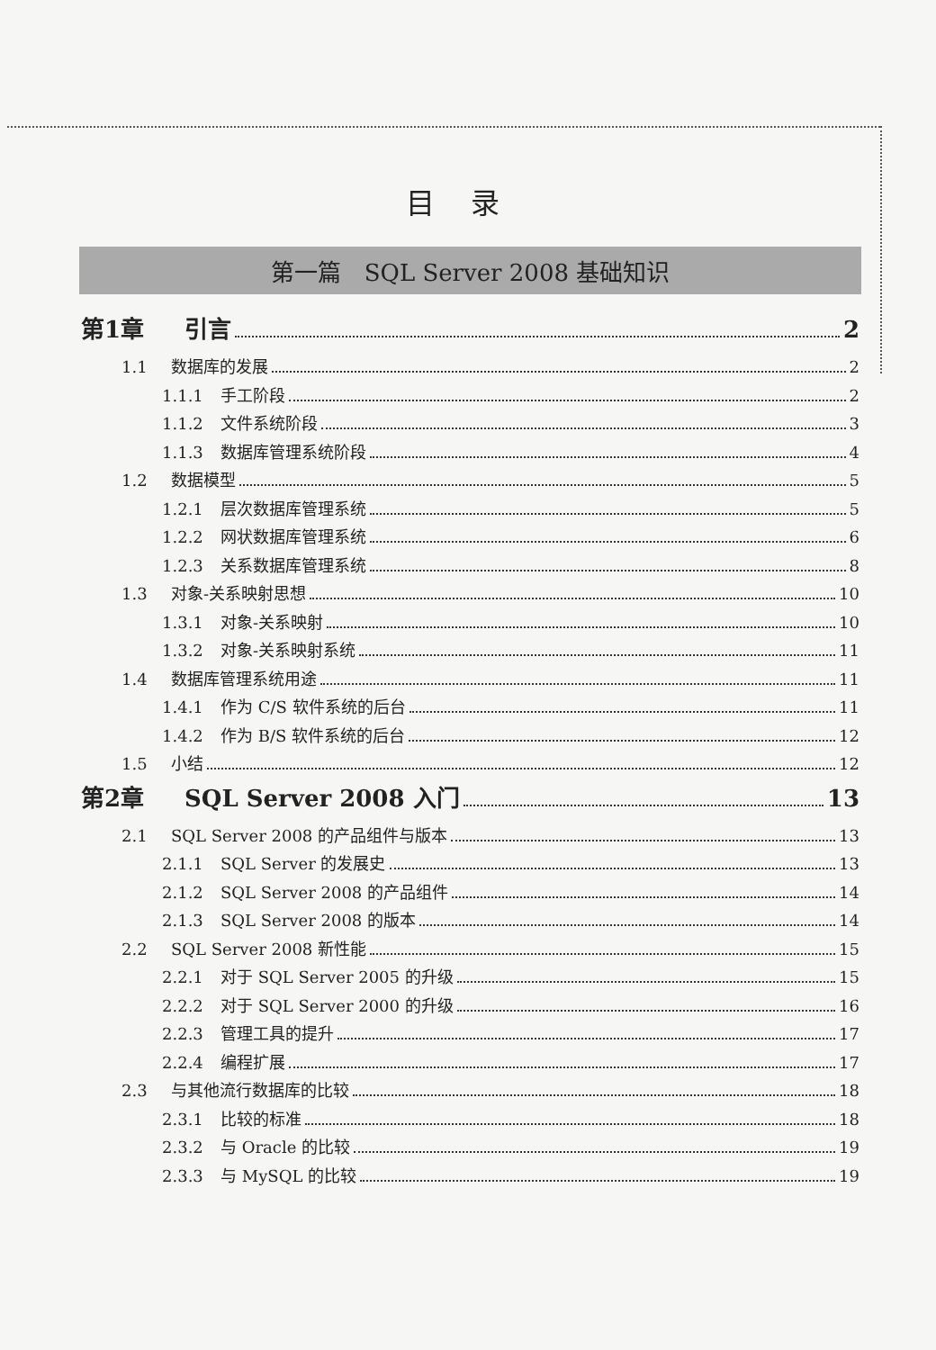目录
第一篇　SQL Server 2008 基础知识
第1章 引言 2
1.1 数据库的发展 2
1.1.1 手工阶段 2
1.1.2 文件系统阶段 3
1.1.3 数据库管理系统阶段 4
1.2 数据模型 5
1.2.1 层次数据库管理系统 5
1.2.2 网状数据库管理系统 6
1.2.3 关系数据库管理系统 8
1.3 对象-关系映射思想 10
1.3.1 对象-关系映射 10
1.3.2 对象-关系映射系统 11
1.4 数据库管理系统用途 11
1.4.1 作为 C/S 软件系统的后台 11
1.4.2 作为 B/S 软件系统的后台 12
1.5 小结 12
第2章 SQL Server 2008 入门 13
2.1 SQL Server 2008 的产品组件与版本 13
2.1.1 SQL Server 的发展史 13
2.1.2 SQL Server 2008 的产品组件 14
2.1.3 SQL Server 2008 的版本 14
2.2 SQL Server 2008 新性能 15
2.2.1 对于 SQL Server 2005 的升级 15
2.2.2 对于 SQL Server 2000 的升级 16
2.2.3 管理工具的提升 17
2.2.4 编程扩展 17
2.3 与其他流行数据库的比较 18
2.3.1 比较的标准 18
2.3.2 与 Oracle 的比较 19
2.3.3 与 MySQL 的比较 19